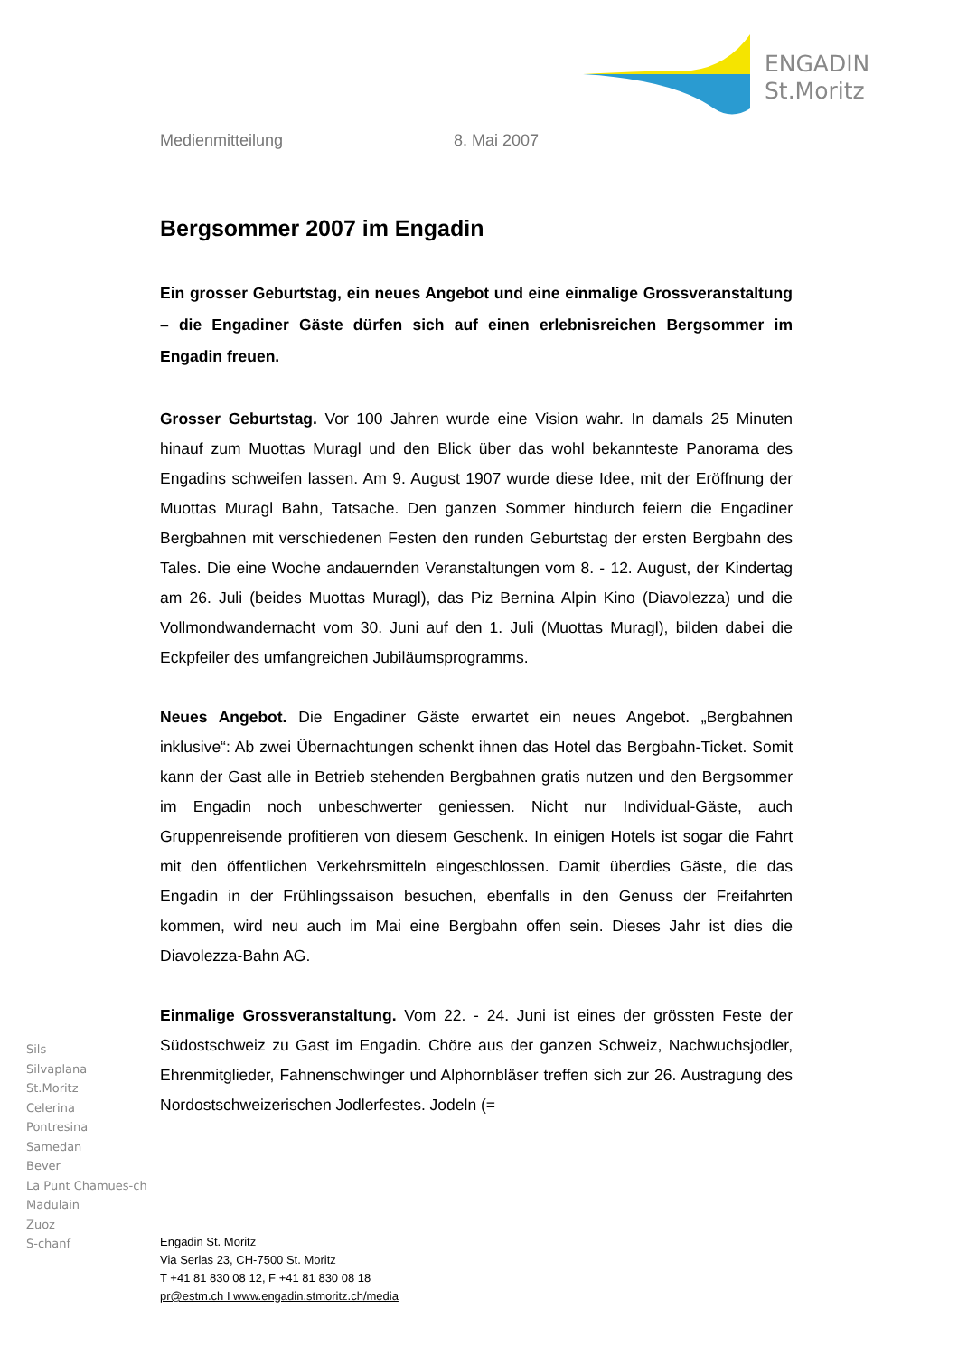ENGADIN
St.Moritz
Medienmitteilung 8. Mai 2007
Bergsommer 2007 im Engadin
Ein grosser Geburtstag, ein neues Angebot und eine einmalige Grossveranstaltung – die Engadiner Gäste dürfen sich auf einen erlebnisreichen Bergsommer im Engadin freuen.
Grosser Geburtstag. Vor 100 Jahren wurde eine Vision wahr. In damals 25 Minuten hinauf zum Muottas Muragl und den Blick über das wohl bekannteste Panorama des Engadins schweifen lassen. Am 9. August 1907 wurde diese Idee, mit der Eröffnung der Muottas Muragl Bahn, Tatsache. Den ganzen Sommer hindurch feiern die Engadiner Bergbahnen mit verschiedenen Festen den runden Geburtstag der ersten Bergbahn des Tales. Die eine Woche andauernden Veranstaltungen vom 8. - 12. August, der Kindertag am 26. Juli (beides Muottas Muragl), das Piz Bernina Alpin Kino (Diavolezza) und die Vollmondwandernacht vom 30. Juni auf den 1. Juli (Muottas Muragl), bilden dabei die Eckpfeiler des umfangreichen Jubiläumsprogramms.
Neues Angebot. Die Engadiner Gäste erwartet ein neues Angebot. „Bergbahnen inklusive“: Ab zwei Übernachtungen schenkt ihnen das Hotel das Bergbahn-Ticket. Somit kann der Gast alle in Betrieb stehenden Bergbahnen gratis nutzen und den Bergsommer im Engadin noch unbeschwerter geniessen. Nicht nur Individual-Gäste, auch Gruppenreisende profitieren von diesem Geschenk. In einigen Hotels ist sogar die Fahrt mit den öffentlichen Verkehrsmitteln eingeschlossen. Damit überdies Gäste, die das Engadin in der Frühlingssaison besuchen, ebenfalls in den Genuss der Freifahrten kommen, wird neu auch im Mai eine Bergbahn offen sein. Dieses Jahr ist dies die Diavolezza-Bahn AG.
Einmalige Grossveranstaltung. Vom 22. - 24. Juni ist eines der grössten Feste der Südostschweiz zu Gast im Engadin. Chöre aus der ganzen Schweiz, Nachwuchsjodler, Ehrenmitglieder, Fahnenschwinger und Alphornbläser treffen sich zur 26. Austragung des Nordostschweizerischen Jodlerfestes. Jodeln (=
Sils
Silvaplana
St.Moritz
Celerina
Pontresina
Samedan
Bever
La Punt Chamues-ch
Madulain
Zuoz
S-chanf
Engadin St. Moritz
Via Serlas 23, CH-7500 St. Moritz
T +41 81 830 08 12, F +41 81 830 08 18
pr@estm.ch I www.engadin.stmoritz.ch/media